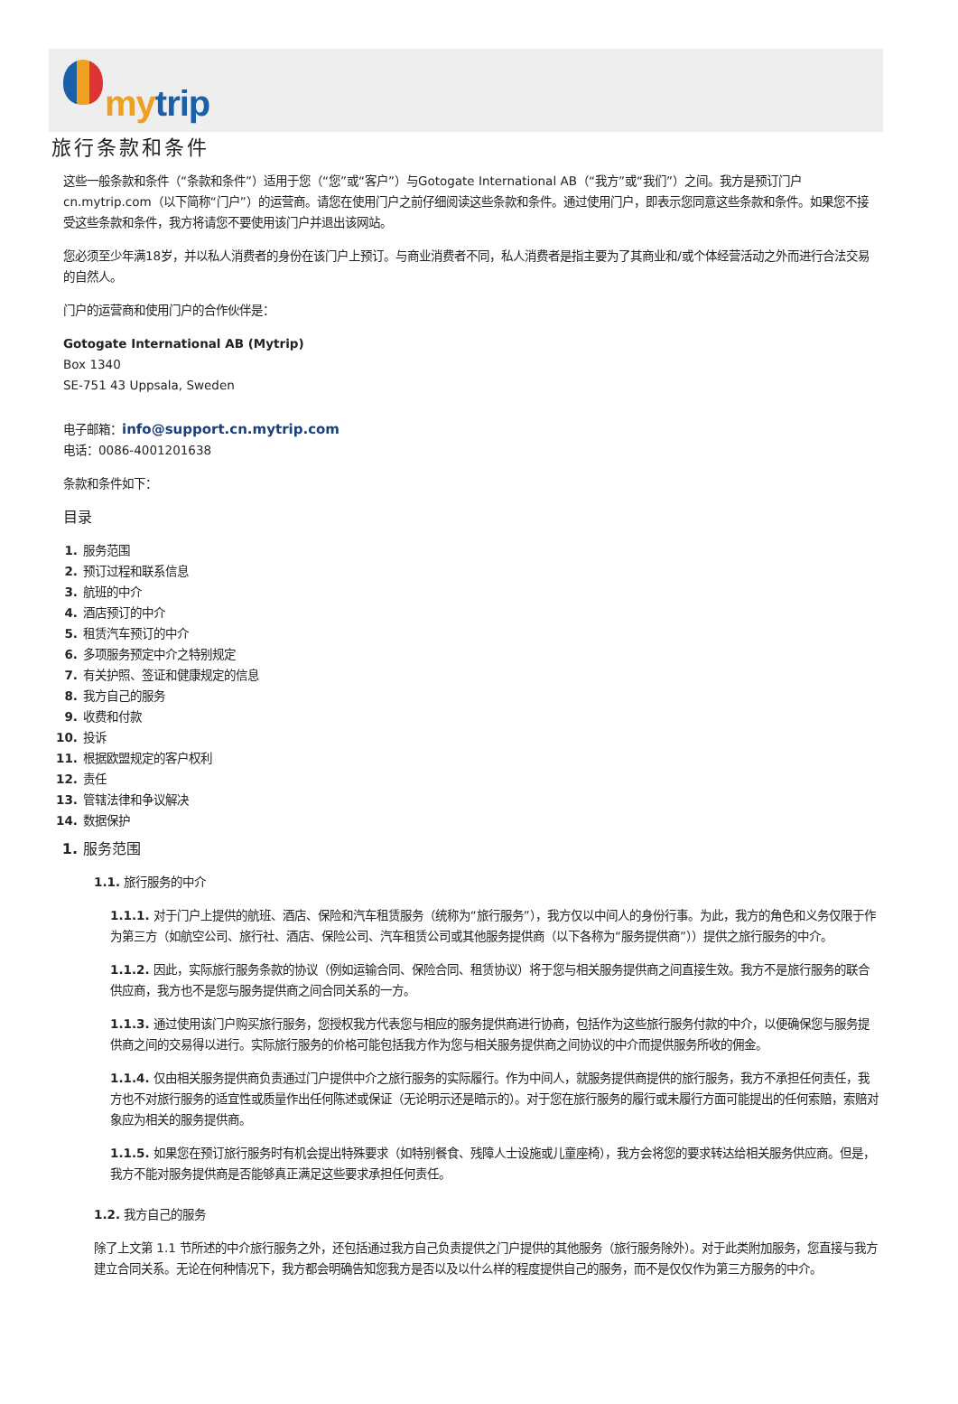mytrip
旅行条款和条件
这些一般条款和条件（“条款和条件”）适用于您（“您”或“客户”）与Gotogate International AB（“我方”或“我们”）之间。我方是预订门户cn.mytrip.com（以下简称“门户”）的运营商。请您在使用门户之前仔细阅读这些条款和条件。通过使用门户，即表示您同意这些条款和条件。如果您不接受这些条款和条件，我方将请您不要使用该门户并退出该网站。
您必须至少年满18岁，并以私人消费者的身份在该门户上预订。与商业消费者不同，私人消费者是指主要为了其商业和/或个体经营活动之外而进行合法交易的自然人。
门户的运营商和使用门户的合作伙伴是：
Gotogate International AB (Mytrip)
Box 1340
SE-751 43 Uppsala, Sweden
电子邮箱：info@support.cn.mytrip.com
电话：0086-4001201638
条款和条件如下：
目录
1. 服务范围
2. 预订过程和联系信息
3. 航班的中介
4. 酒店预订的中介
5. 租赁汽车预订的中介
6. 多项服务预定中介之特别规定
7. 有关护照、签证和健康规定的信息
8. 我方自己的服务
9. 收费和付款
10. 投诉
11. 根据欧盟规定的客户权利
12. 责任
13. 管辖法律和争议解决
14. 数据保护
1. 服务范围
1.1. 旅行服务的中介
1.1.1. 对于门户上提供的航班、酒店、保险和汽车租赁服务（统称为“旅行服务”），我方仅以中间人的身份行事。为此，我方的角色和义务仅限于作为第三方（如航空公司、旅行社、酒店、保险公司、汽车租赁公司或其他服务提供商（以下各称为“服务提供商”））提供之旅行服务的中介。
1.1.2. 因此，实际旅行服务条款的协议（例如运输合同、保险合同、租赁协议）将于您与相关服务提供商之间直接生效。我方不是旅行服务的联合供应商，我方也不是您与服务提供商之间合同关系的一方。
1.1.3. 通过使用该门户购买旅行服务，您授权我方代表您与相应的服务提供商进行协商，包括作为这些旅行服务付款的中介，以便确保您与服务提供商之间的交易得以进行。实际旅行服务的价格可能包括我方作为您与相关服务提供商之间协议的中介而提供服务所收的佣金。
1.1.4. 仅由相关服务提供商负责通过门户提供中介之旅行服务的实际履行。作为中间人，就服务提供商提供的旅行服务，我方不承担任何责任，我方也不对旅行服务的适宜性或质量作出任何陈述或保证（无论明示还是暗示的）。对于您在旅行服务的履行或未履行方面可能提出的任何索赔，索赔对象应为相关的服务提供商。
1.1.5. 如果您在预订旅行服务时有机会提出特殊要求（如特别餐食、残障人士设施或儿童座椅），我方会将您的要求转达给相关服务供应商。但是，我方不能对服务提供商是否能够真正满足这些要求承担任何责任。
1.2. 我方自己的服务
除了上文第 1.1 节所述的中介旅行服务之外，还包括通过我方自己负责提供之门户提供的其他服务（旅行服务除外）。对于此类附加服务，您直接与我方建立合同关系。无论在何种情况下，我方都会明确告知您我方是否以及以什么样的程度提供自己的服务，而不是仅仅作为第三方服务的中介。